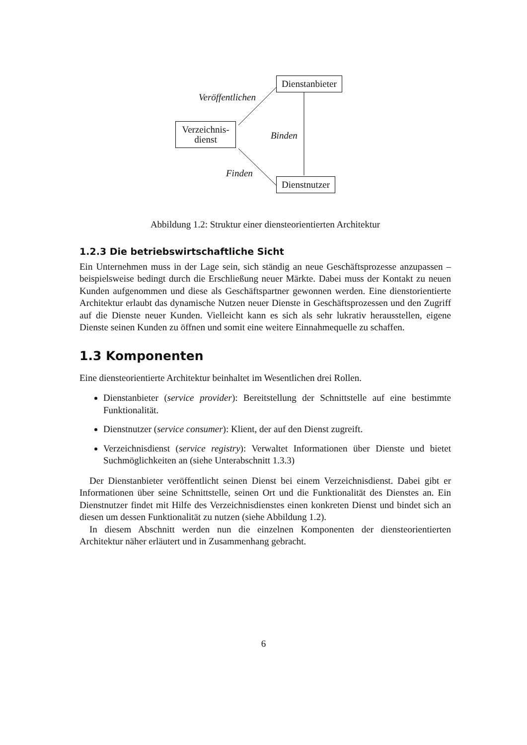Dienstanbieter
Verzeichnis-
dienst
Dienstnutzer
Veröffentlichen
Binden
Finden
Abbildung 1.2: Struktur einer diensteorientierten Architektur
1.2.3 Die betriebswirtschaftliche Sicht
Ein Unternehmen muss in der Lage sein, sich ständig an neue Geschäftsprozesse anzupassen – beispielsweise bedingt durch die Erschließung neuer Märkte. Dabei muss der Kontakt zu neuen Kunden aufgenommen und diese als Geschäftspartner gewonnen werden. Eine dienstorientierte Architektur erlaubt das dynamische Nutzen neuer Dienste in Geschäftsprozessen und den Zugriff auf die Dienste neuer Kunden. Vielleicht kann es sich als sehr lukrativ herausstellen, eigene Dienste seinen Kunden zu öffnen und somit eine weitere Einnahmequelle zu schaffen.
1.3 Komponenten
Eine diensteorientierte Architektur beinhaltet im Wesentlichen drei Rollen.
Dienstanbieter (service provider): Bereitstellung der Schnittstelle auf eine bestimmte Funktionalität.
Dienstnutzer (service consumer): Klient, der auf den Dienst zugreift.
Verzeichnisdienst (service registry): Verwaltet Informationen über Dienste und bietet Suchmöglichkeiten an (siehe Unterabschnitt 1.3.3)
Der Dienstanbieter veröffentlicht seinen Dienst bei einem Verzeichnisdienst. Dabei gibt er Informationen über seine Schnittstelle, seinen Ort und die Funktionalität des Dienstes an. Ein Dienstnutzer findet mit Hilfe des Verzeichnisdienstes einen konkreten Dienst und bindet sich an diesen um dessen Funktionalität zu nutzen (siehe Abbildung 1.2).
In diesem Abschnitt werden nun die einzelnen Komponenten der diensteorientierten Architektur näher erläutert und in Zusammenhang gebracht.
6